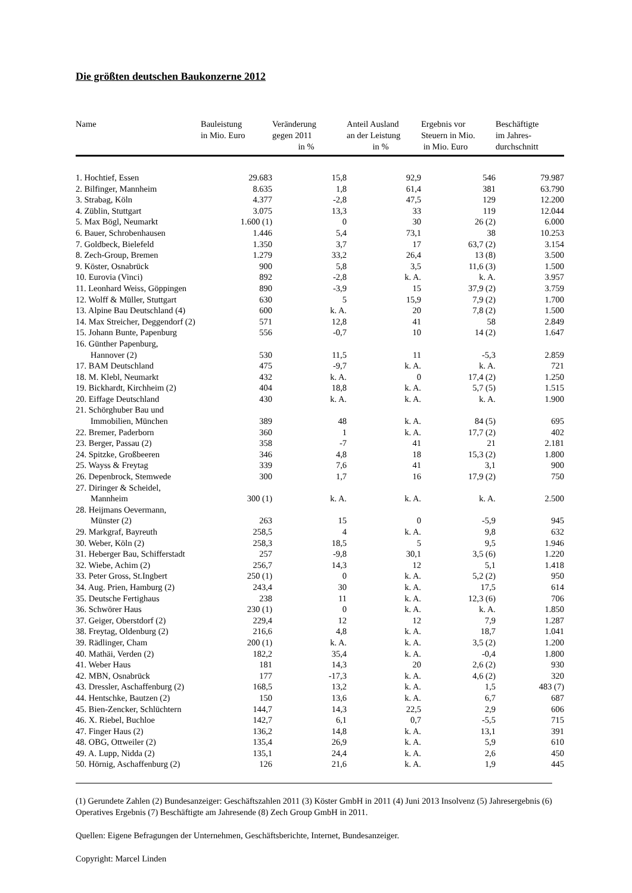Die größten deutschen Baukonzerne 2012
| Name | Bauleistung in Mio. Euro | Veränderung gegen 2011 in % | Anteil Ausland an der Leistung in % | Ergebnis vor Steuern in Mio. in Mio. Euro | Beschäftigte im Jahres- durchschnitt |
| --- | --- | --- | --- | --- | --- |
| 1. Hochtief, Essen | 29.683 | 15,8 | 92,9 | 546 | 79.987 |
| 2. Bilfinger, Mannheim | 8.635 | 1,8 | 61,4 | 381 | 63.790 |
| 3. Strabag, Köln | 4.377 | -2,8 | 47,5 | 129 | 12.200 |
| 4. Züblin, Stuttgart | 3.075 | 13,3 | 33 | 119 | 12.044 |
| 5. Max Bögl, Neumarkt | 1.600 (1) | 0 | 30 | 26 (2) | 6.000 |
| 6. Bauer, Schrobenhausen | 1.446 | 5,4 | 73,1 | 38 | 10.253 |
| 7. Goldbeck, Bielefeld | 1.350 | 3,7 | 17 | 63,7 (2) | 3.154 |
| 8. Zech-Group, Bremen | 1.279 | 33,2 | 26,4 | 13 (8) | 3.500 |
| 9. Köster, Osnabrück | 900 | 5,8 | 3,5 | 11,6 (3) | 1.500 |
| 10. Eurovia (Vinci) | 892 | -2,8 | k. A. | k. A. | 3.957 |
| 11. Leonhard Weiss, Göppingen | 890 | -3,9 | 15 | 37,9 (2) | 3.759 |
| 12. Wolff & Müller, Stuttgart | 630 | 5 | 15,9 | 7,9 (2) | 1.700 |
| 13. Alpine Bau Deutschland (4) | 600 | k. A. | 20 | 7,8 (2) | 1.500 |
| 14. Max Streicher, Deggendorf (2) | 571 | 12,8 | 41 | 58 | 2.849 |
| 15. Johann Bunte, Papenburg | 556 | -0,7 | 10 | 14 (2) | 1.647 |
| 16. Günther Papenburg, Hannover (2) | 530 | 11,5 | 11 | -5,3 | 2.859 |
| 17. BAM Deutschland | 475 | -9,7 | k. A. | k. A. | 721 |
| 18. M. Klebl, Neumarkt | 432 | k. A. | 0 | 17,4 (2) | 1.250 |
| 19. Bickhardt, Kirchheim (2) | 404 | 18,8 | k. A. | 5,7 (5) | 1.515 |
| 20. Eiffage Deutschland | 430 | k. A. | k. A. | k. A. | 1.900 |
| 21. Schörghuber Bau und Immobilien, München | 389 | 48 | k. A. | 84 (5) | 695 |
| 22. Bremer, Paderborn | 360 | 1 | k. A. | 17,7 (2) | 402 |
| 23. Berger, Passau (2) | 358 | -7 | 41 | 21 | 2.181 |
| 24. Spitzke, Großbeeren | 346 | 4,8 | 18 | 15,3 (2) | 1.800 |
| 25. Wayss & Freytag | 339 | 7,6 | 41 | 3,1 | 900 |
| 26. Depenbrock, Stemwede | 300 | 1,7 | 16 | 17,9 (2) | 750 |
| 27. Diringer & Scheidel, Mannheim | 300 (1) | k. A. | k. A. | k. A. | 2.500 |
| 28. Heijmans Oevermann, Münster (2) | 263 | 15 | 0 | -5,9 | 945 |
| 29. Markgraf, Bayreuth | 258,5 | 4 | k. A. | 9,8 | 632 |
| 30. Weber, Köln (2) | 258,3 | 18,5 | 5 | 9,5 | 1.946 |
| 31. Heberger Bau, Schifferstadt | 257 | -9,8 | 30,1 | 3,5 (6) | 1.220 |
| 32. Wiebe, Achim (2) | 256,7 | 14,3 | 12 | 5,1 | 1.418 |
| 33. Peter Gross, St.Ingbert | 250 (1) | 0 | k. A. | 5,2 (2) | 950 |
| 34. Aug. Prien, Hamburg (2) | 243,4 | 30 | k. A. | 17,5 | 614 |
| 35. Deutsche Fertighaus | 238 | 11 | k. A. | 12,3 (6) | 706 |
| 36. Schwörer Haus | 230 (1) | 0 | k. A. | k. A. | 1.850 |
| 37. Geiger, Oberstdorf (2) | 229,4 | 12 | 12 | 7,9 | 1.287 |
| 38. Freytag, Oldenburg (2) | 216,6 | 4,8 | k. A. | 18,7 | 1.041 |
| 39. Rädlinger, Cham | 200 (1) | k. A. | k. A. | 3,5 (2) | 1.200 |
| 40. Mathäi, Verden (2) | 182,2 | 35,4 | k. A. | -0,4 | 1.800 |
| 41. Weber Haus | 181 | 14,3 | 20 | 2,6 (2) | 930 |
| 42. MBN, Osnabrück | 177 | -17,3 | k. A. | 4,6 (2) | 320 |
| 43. Dressler, Aschaffenburg (2) | 168,5 | 13,2 | k. A. | 1,5 | 483 (7) |
| 44. Hentschke, Bautzen (2) | 150 | 13,6 | k. A. | 6,7 | 687 |
| 45. Bien-Zencker, Schlüchtern | 144,7 | 14,3 | 22,5 | 2,9 | 606 |
| 46. X. Riebel, Buchloe | 142,7 | 6,1 | 0,7 | -5,5 | 715 |
| 47. Finger Haus (2) | 136,2 | 14,8 | k. A. | 13,1 | 391 |
| 48. OBG, Ottweiler (2) | 135,4 | 26,9 | k. A. | 5,9 | 610 |
| 49. A. Lupp, Nidda (2) | 135,1 | 24,4 | k. A. | 2,6 | 450 |
| 50. Hörnig, Aschaffenburg (2) | 126 | 21,6 | k. A. | 1,9 | 445 |
(1) Gerundete Zahlen (2) Bundesanzeiger: Geschäftszahlen 2011 (3) Köster GmbH in 2011 (4) Juni 2013 Insolvenz (5) Jahresergebnis (6) Operatives Ergebnis (7) Beschäftigte am Jahresende (8) Zech Group GmbH in 2011.
Quellen: Eigene Befragungen der Unternehmen, Geschäftsberichte, Internet, Bundesanzeiger.
Copyright: Marcel Linden